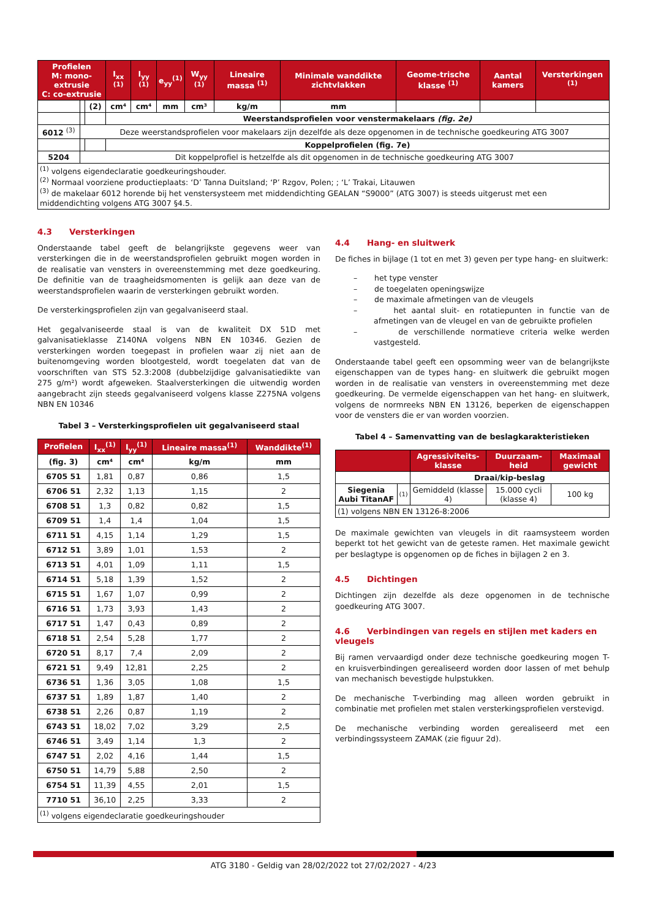| Profielen M: mono-extrusie C: co-extrusie | | | I<sub>xx</sub> <sup>(1)</sup> | I<sub>yy</sub> <sup>(1)</sup> | e<sub>yy</sub><sup>(1)</sup> | W<sub>yy</sub> <sup>(1)</sup> | Lineaire massa <sup>(1)</sup> | Minimale wanddikte zichtvlakken | Geome-trische klasse <sup>(1)</sup> | Aantal kamers | Versterkingen <sup>(1)</sup> |
| --- | --- | --- | --- | --- | --- | --- | --- | --- | --- | --- | --- |
| | | (2) | cm⁴ | cm⁴ | mm | cm³ | kg/m | mm | | | |
| | | | Weerstandsprofielen voor venstermakelaars (fig. 2e) | | | | | | | | |
| 6012 <sup>(3)</sup> | Deze weerstandsprofielen voor makelaars zijn dezelfde als deze opgenomen in de technische goedkeuring ATG 3007 | | | | | | | | | | |
| | | | Koppelprofielen (fig. 7e) | | | | | | | | |
| 5204 | Dit koppelprofiel is hetzelfde als dit opgenomen in de technische goedkeuring ATG 3007 | | | | | | | | | | |
| <sup>(1)</sup> volgens eigendeclaratie goedkeuringshouder. <sup>(2)</sup> Normaal voorziene productieplaats: ‘D’ Tanna Duitsland; ‘P’ Rzgov, Polen; ; ‘L’ Trakai, Litauwen <sup>(3)</sup> de makelaar 6012 horende bij het venstersysteem met middendichting GEALAN “S9000” (ATG 3007) is steeds uitgerust met een middendichting volgens ATG 3007 §4.5. | | | | | | | | | | | |
4.3 Versterkingen
Onderstaande tabel geeft de belangrijkste gegevens weer van versterkingen die in de weerstandsprofielen gebruikt mogen worden in de realisatie van vensters in overeenstemming met deze goedkeuring. De definitie van de traagheidsmomenten is gelijk aan deze van de weerstandsprofielen waarin de versterkingen gebruikt worden.
De versterkingsprofielen zijn van gegalvaniseerd staal.
Het gegalvaniseerde staal is van de kwaliteit DX 51D met galvanisatieklasse Z140NA volgens NBN EN 10346. Gezien de versterkingen worden toegepast in profielen waar zij niet aan de buitenomgeving worden blootgesteld, wordt toegelaten dat van de voorschriften van STS 52.3:2008 (dubbelzijdige galvanisatiedikte van 275 g/m²) wordt afgeweken. Staalversterkingen die uitwendig worden aangebracht zijn steeds gegalvaniseerd volgens klasse Z275NA volgens NBN EN 10346
Tabel 3 – Versterkingsprofielen uit gegalvaniseerd staal
| Profielen | I<sub>xx</sub><sup>(1)</sup> | I<sub>yy</sub><sup>(1)</sup> | Lineaire massa<sup>(1)</sup> | Wanddikte<sup>(1)</sup> |
| --- | --- | --- | --- | --- |
| (fig. 3) | cm⁴ | cm⁴ | kg/m | mm |
| 6705 51 | 1,81 | 0,87 | 0,86 | 1,5 |
| 6706 51 | 2,32 | 1,13 | 1,15 | 2 |
| 6708 51 | 1,3 | 0,82 | 0,82 | 1,5 |
| 6709 51 | 1,4 | 1,4 | 1,04 | 1,5 |
| 6711 51 | 4,15 | 1,14 | 1,29 | 1,5 |
| 6712 51 | 3,89 | 1,01 | 1,53 | 2 |
| 6713 51 | 4,01 | 1,09 | 1,11 | 1,5 |
| 6714 51 | 5,18 | 1,39 | 1,52 | 2 |
| 6715 51 | 1,67 | 1,07 | 0,99 | 2 |
| 6716 51 | 1,73 | 3,93 | 1,43 | 2 |
| 6717 51 | 1,47 | 0,43 | 0,89 | 2 |
| 6718 51 | 2,54 | 5,28 | 1,77 | 2 |
| 6720 51 | 8,17 | 7,4 | 2,09 | 2 |
| 6721 51 | 9,49 | 12,81 | 2,25 | 2 |
| 6736 51 | 1,36 | 3,05 | 1,08 | 1,5 |
| 6737 51 | 1,89 | 1,87 | 1,40 | 2 |
| 6738 51 | 2,26 | 0,87 | 1,19 | 2 |
| 6743 51 | 18,02 | 7,02 | 3,29 | 2,5 |
| 6746 51 | 3,49 | 1,14 | 1,3 | 2 |
| 6747 51 | 2,02 | 4,16 | 1,44 | 1,5 |
| 6750 51 | 14,79 | 5,88 | 2,50 | 2 |
| 6754 51 | 11,39 | 4,55 | 2,01 | 1,5 |
| 7710 51 | 36,10 | 2,25 | 3,33 | 2 |
| <sup>(1)</sup> volgens eigendeclaratie goedkeuringshouder | | | | |
4.4 Hang- en sluitwerk
De fiches in bijlage (1 tot en met 3) geven per type hang- en sluitwerk:
– het type venster
– de toegelaten openingswijze
– de maximale afmetingen van de vleugels
– het aantal sluit- en rotatiepunten in functie van de afmetingen van de vleugel en van de gebruikte profielen
– de verschillende normatieve criteria welke werden vastgesteld.
Onderstaande tabel geeft een opsomming weer van de belangrijkste eigenschappen van de types hang- en sluitwerk die gebruikt mogen worden in de realisatie van vensters in overeenstemming met deze goedkeuring. De vermelde eigenschappen van het hang- en sluitwerk, volgens de normreeks NBN EN 13126, beperken de eigenschappen voor de vensters die er van worden voorzien.
Tabel 4 – Samenvatting van de beslagkarakteristieken
| | | Agressiviteits-klasse | Duurzaam-heid | Maximaal gewicht |
| --- | --- | --- | --- | --- |
| | | Draai/kip-beslag | | |
| Siegenia Aubi TitanAF | (1) | Gemiddeld (klasse 4) | 15.000 cycli (klasse 4) | 100 kg |
| (1) volgens NBN EN 13126-8:2006 | | | | |
De maximale gewichten van vleugels in dit raamsysteem worden beperkt tot het gewicht van de geteste ramen. Het maximale gewicht per beslagtype is opgenomen op de fiches in bijlagen 2 en 3.
4.5 Dichtingen
Dichtingen zijn dezelfde als deze opgenomen in de technische goedkeuring ATG 3007.
4.6 Verbindingen van regels en stijlen met kaders en vleugels
Bij ramen vervaardigd onder deze technische goedkeuring mogen T- en kruisverbindingen gerealiseerd worden door lassen of met behulp van mechanisch bevestigde hulpstukken.
De mechanische T-verbinding mag alleen worden gebruikt in combinatie met profielen met stalen versterkingsprofielen verstevigd.
De mechanische verbinding worden gerealiseerd met een verbindingssysteem ZAMAK (zie figuur 2d).
ATG 3180 - Geldig van 28/02/2022 tot 27/02/2027 - 4/23